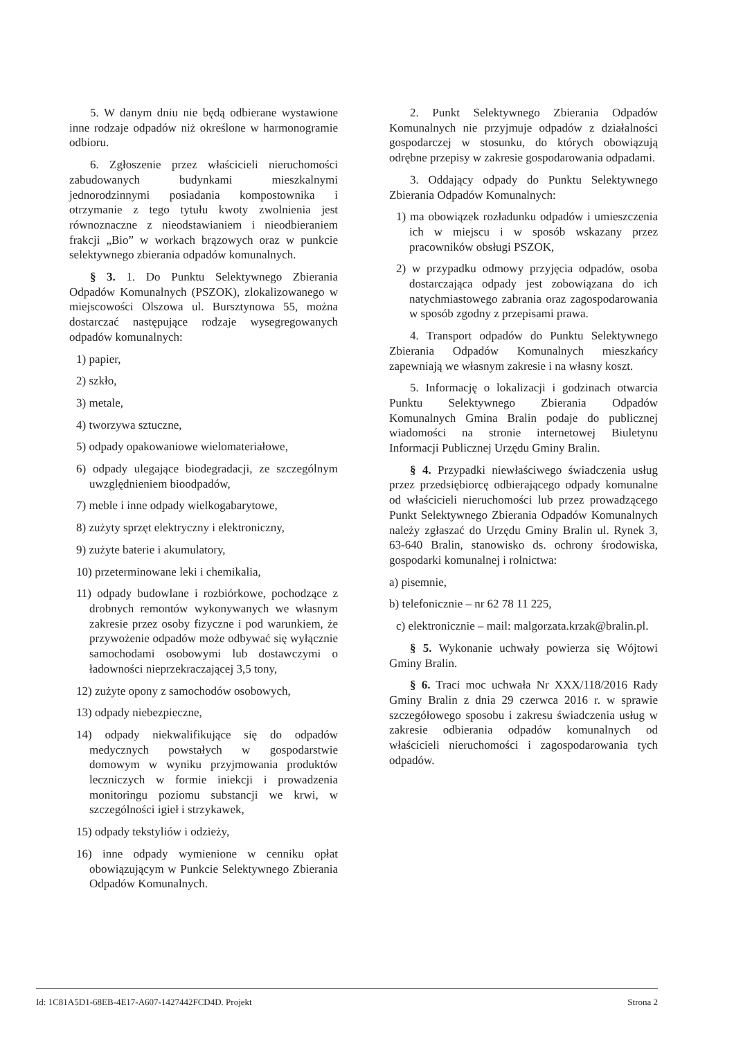5. W danym dniu nie będą odbierane wystawione inne rodzaje odpadów niż określone w harmonogramie odbioru.
6. Zgłoszenie przez właścicieli nieruchomości zabudowanych budynkami mieszkalnymi jednorodzinnymi posiadania kompostownika i otrzymanie z tego tytułu kwoty zwolnienia jest równoznaczne z nieodstawianiem i nieodbieraniem frakcji „Bio” w workach brązowych oraz w punkcie selektywnego zbierania odpadów komunalnych.
§ 3. 1. Do Punktu Selektywnego Zbierania Odpadów Komunalnych (PSZOK), zlokalizowanego w miejscowości Olszowa ul. Bursztynowa 55, można dostarczać następujące rodzaje wysegregowanych odpadów komunalnych:
1) papier,
2) szkło,
3) metale,
4) tworzywa sztuczne,
5) odpady opakowaniowe wielomateriałowe,
6) odpady ulegające biodegradacji, ze szczególnym uwzględnieniem bioodpadów,
7) meble i inne odpady wielkogabarytowe,
8) zużyty sprzęt elektryczny i elektroniczny,
9) zużyte baterie i akumulatory,
10) przeterminowane leki i chemikalia,
11) odpady budowlane i rozbiórkowe, pochodzące z drobnych remontów wykonywanych we własnym zakresie przez osoby fizyczne i pod warunkiem, że przywożenie odpadów może odbywać się wyłącznie samochodami osobowymi lub dostawczymi o ładowności nieprzekraczającej 3,5 tony,
12) zużyte opony z samochodów osobowych,
13) odpady niebezpieczne,
14) odpady niekwalifikujące się do odpadów medycznych powstałych w gospodarstwie domowym w wyniku przyjmowania produktów leczniczych w formie iniekcji i prowadzenia monitoringu poziomu substancji we krwi, w szczególności igieł i strzykawek,
15) odpady tekstyliów i odzieży,
16) inne odpady wymienione w cenniku opłat obowiązującym w Punkcie Selektywnego Zbierania Odpadów Komunalnych.
2. Punkt Selektywnego Zbierania Odpadów Komunalnych nie przyjmuje odpadów z działalności gospodarczej w stosunku, do których obowiązują odrębne przepisy w zakresie gospodarowania odpadami.
3. Oddający odpady do Punktu Selektywnego Zbierania Odpadów Komunalnych:
1) ma obowiązek rozładunku odpadów i umieszczenia ich w miejscu i w sposób wskazany przez pracowników obsługi PSZOK,
2) w przypadku odmowy przyjęcia odpadów, osoba dostarczająca odpady jest zobowiązana do ich natychmiastowego zabrania oraz zagospodarowania w sposób zgodny z przepisami prawa.
4. Transport odpadów do Punktu Selektywnego Zbierania Odpadów Komunalnych mieszkańcy zapewniają we własnym zakresie i na własny koszt.
5. Informację o lokalizacji i godzinach otwarcia Punktu Selektywnego Zbierania Odpadów Komunalnych Gmina Bralin podaje do publicznej wiadomości na stronie internetowej Biuletynu Informacji Publicznej Urzędu Gminy Bralin.
§ 4. Przypadki niewłaściwego świadczenia usług przez przedsiębiorcę odbierającego odpady komunalne od właścicieli nieruchomości lub przez prowadzącego Punkt Selektywnego Zbierania Odpadów Komunalnych należy zgłaszać do Urzędu Gminy Bralin ul. Rynek 3, 63-640 Bralin, stanowisko ds. ochrony środowiska, gospodarki komunalnej i rolnictwa:
a) pisemnie,
b) telefonicznie – nr 62 78 11 225,
c) elektronicznie – mail: malgorzata.krzak@bralin.pl.
§ 5. Wykonanie uchwały powierza się Wójtowi Gminy Bralin.
§ 6. Traci moc uchwała Nr XXX/118/2016 Rady Gminy Bralin z dnia 29 czerwca 2016 r. w sprawie szczegółowego sposobu i zakresu świadczenia usług w zakresie odbierania odpadów komunalnych od właścicieli nieruchomości i zagospodarowania tych odpadów.
Id: 1C81A5D1-68EB-4E17-A607-1427442FCD4D. Projekt Strona 2